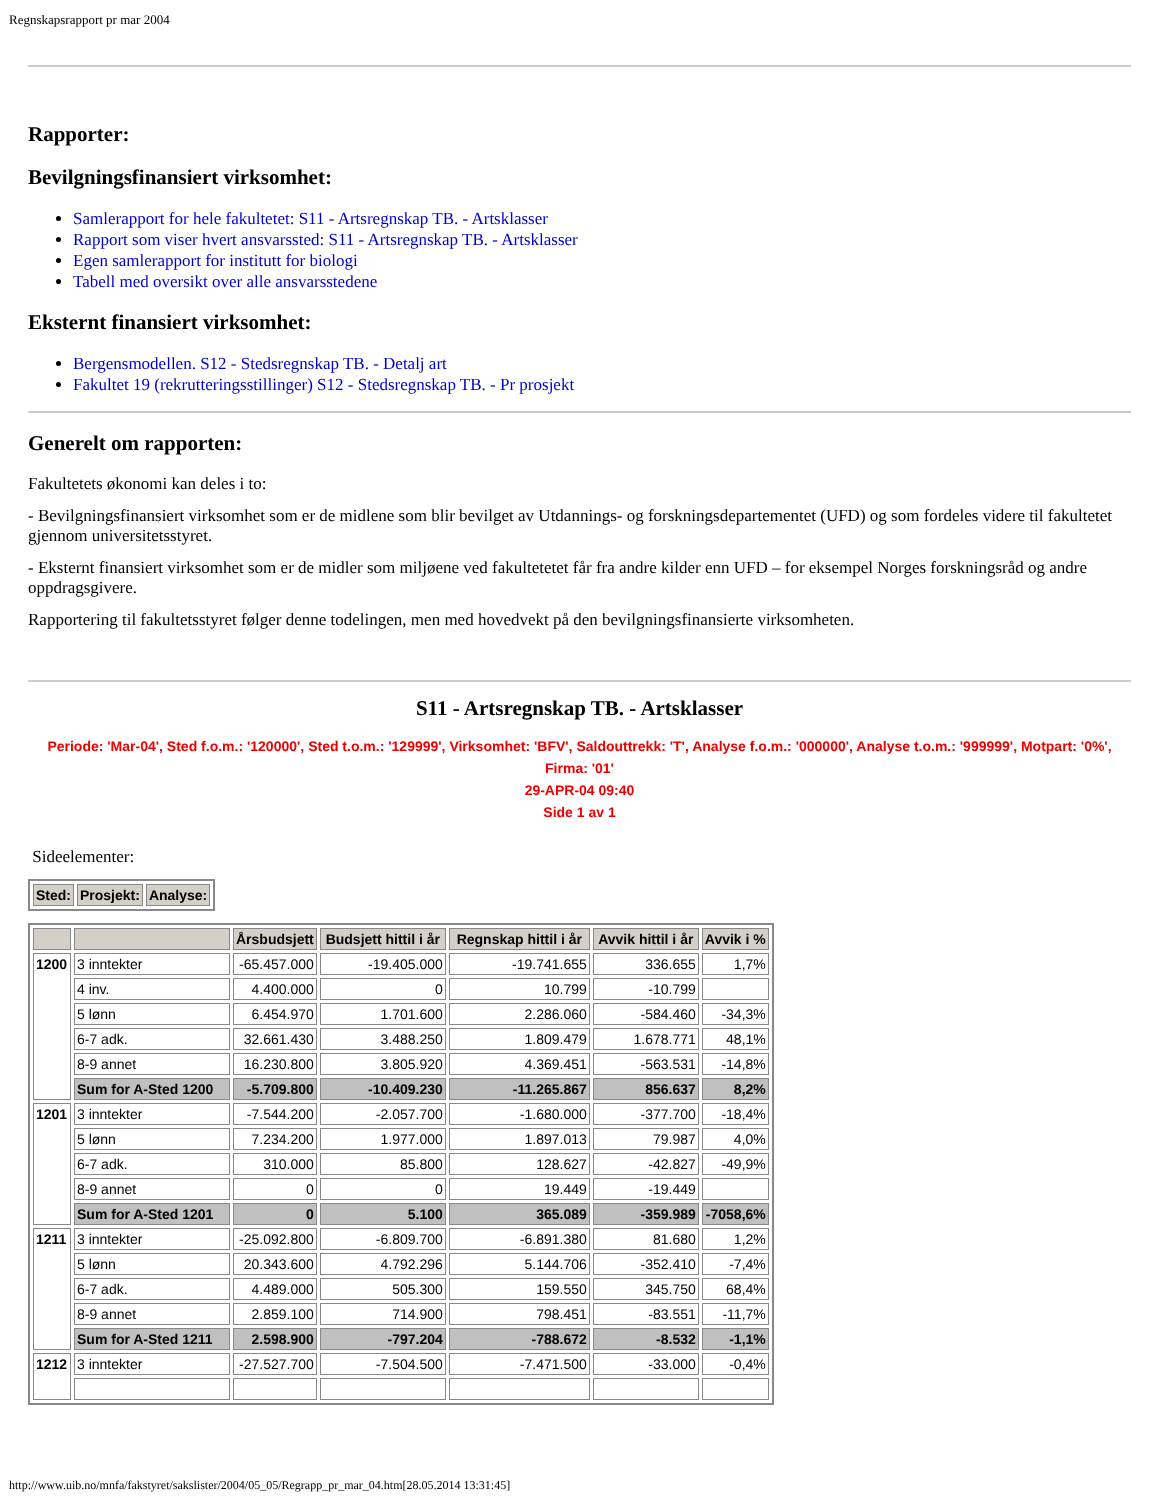Regnskapsrapport pr mar 2004
Rapporter:
Bevilgningsfinansiert virksomhet:
Samlerapport for hele fakultetet: S11 - Artsregnskap TB. - Artsklasser
Rapport som viser hvert ansvarssted: S11 - Artsregnskap TB. - Artsklasser
Egen samlerapport for institutt for biologi
Tabell med oversikt over alle ansvarsstedene
Eksternt finansiert virksomhet:
Bergensmodellen. S12 - Stedsregnskap TB. - Detalj art
Fakultet 19 (rekrutteringsstillinger) S12 - Stedsregnskap TB. - Pr prosjekt
Generelt om rapporten:
Fakultetets økonomi kan deles i to:
- Bevilgningsfinansiert virksomhet som er de midlene som blir bevilget av Utdannings- og forskningsdepartementet (UFD) og som fordeles videre til fakultetet gjennom universitetsstyret.
- Eksternt finansiert virksomhet som er de midler som miljøene ved fakultetetet får fra andre kilder enn UFD – for eksempel Norges forskningsråd og andre oppdragsgivere.
Rapportering til fakultetsstyret følger denne todelingen, men med hovedvekt på den bevilgningsfinansierte virksomheten.
S11 - Artsregnskap TB. - Artsklasser
Periode: 'Mar-04', Sted f.o.m.: '120000', Sted t.o.m.: '129999', Virksomhet: 'BFV', Saldouttrekk: 'T', Analyse f.o.m.: '000000', Analyse t.o.m.: '999999', Motpart: '0%', Firma: '01'
29-APR-04 09:40
Side 1 av 1
Sideelementer:
| Sted: | Prosjekt: | Analyse: |
| --- | --- | --- |
| | | Årsbudsjett | Budsjett hittil i år | Regnskap hittil i år | Avvik hittil i år | Avvik i % |
| --- | --- | --- | --- | --- | --- | --- |
| 1200 | 3 inntekter | -65.457.000 | -19.405.000 | -19.741.655 | 336.655 | 1,7% |
| | 4 inv. | 4.400.000 | 0 | 10.799 | -10.799 | |
| | 5 lønn | 6.454.970 | 1.701.600 | 2.286.060 | -584.460 | -34,3% |
| | 6-7 adk. | 32.661.430 | 3.488.250 | 1.809.479 | 1.678.771 | 48,1% |
| | 8-9 annet | 16.230.800 | 3.805.920 | 4.369.451 | -563.531 | -14,8% |
| | Sum for A-Sted 1200 | -5.709.800 | -10.409.230 | -11.265.867 | 856.637 | 8,2% |
| 1201 | 3 inntekter | -7.544.200 | -2.057.700 | -1.680.000 | -377.700 | -18,4% |
| | 5 lønn | 7.234.200 | 1.977.000 | 1.897.013 | 79.987 | 4,0% |
| | 6-7 adk. | 310.000 | 85.800 | 128.627 | -42.827 | -49,9% |
| | 8-9 annet | 0 | 0 | 19.449 | -19.449 | |
| | Sum for A-Sted 1201 | 0 | 5.100 | 365.089 | -359.989 | -7058,6% |
| 1211 | 3 inntekter | -25.092.800 | -6.809.700 | -6.891.380 | 81.680 | 1,2% |
| | 5 lønn | 20.343.600 | 4.792.296 | 5.144.706 | -352.410 | -7,4% |
| | 6-7 adk. | 4.489.000 | 505.300 | 159.550 | 345.750 | 68,4% |
| | 8-9 annet | 2.859.100 | 714.900 | 798.451 | -83.551 | -11,7% |
| | Sum for A-Sted 1211 | 2.598.900 | -797.204 | -788.672 | -8.532 | -1,1% |
| 1212 | 3 inntekter | -27.527.700 | -7.504.500 | -7.471.500 | -33.000 | -0,4% |
http://www.uib.no/mnfa/fakstyret/sakslister/2004/05_05/Regrapp_pr_mar_04.htm[28.05.2014 13:31:45]